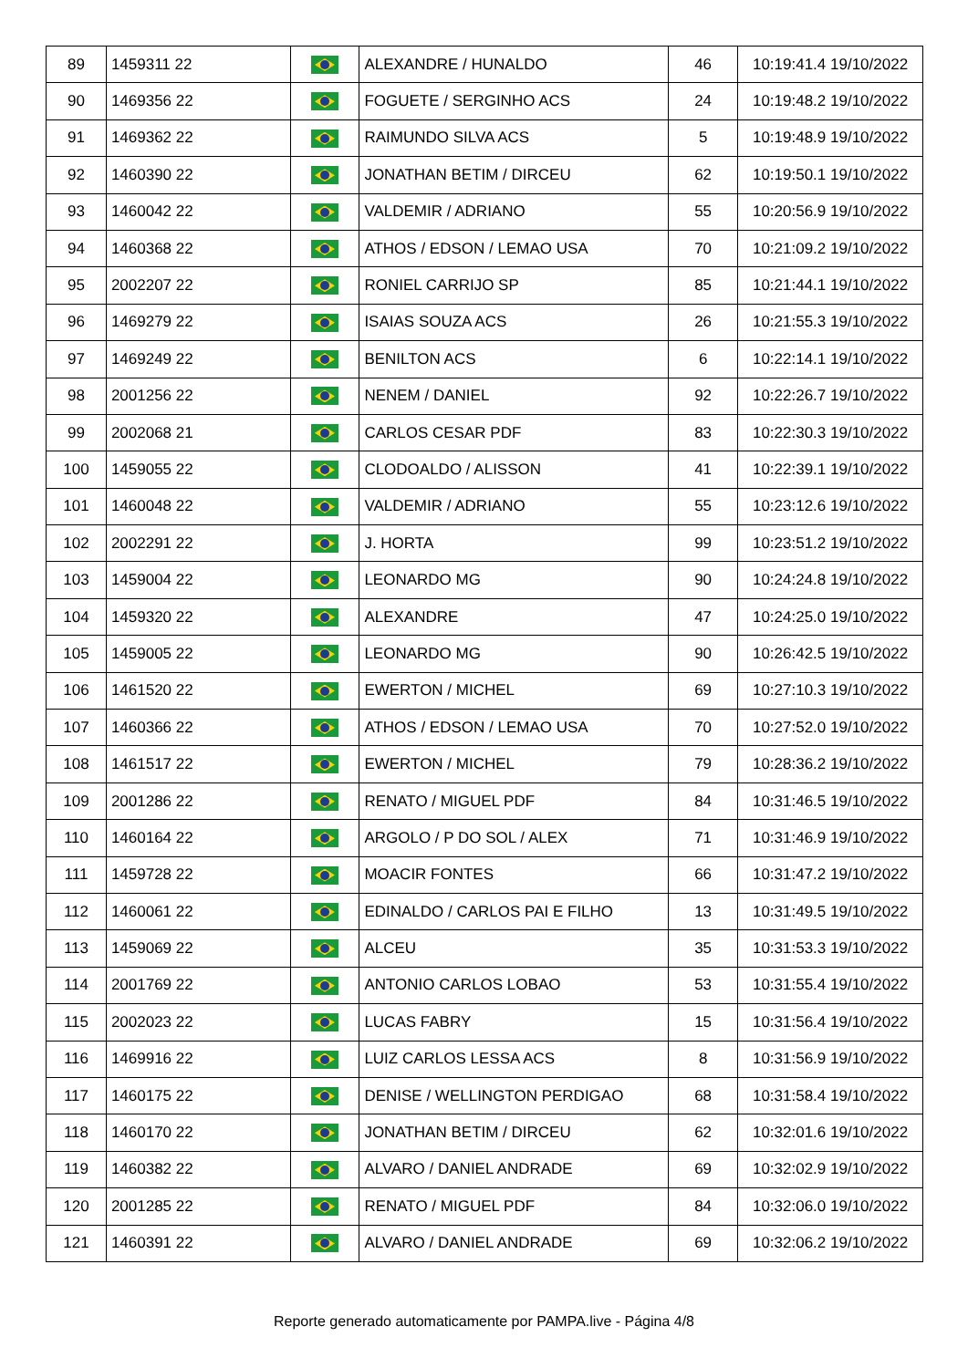| 89 | 1459311 22 | | ALEXANDRE / HUNALDO | 46 | 10:19:41.4 19/10/2022 |
| 90 | 1469356 22 | | FOGUETE / SERGINHO ACS | 24 | 10:19:48.2 19/10/2022 |
| 91 | 1469362 22 | | RAIMUNDO SILVA ACS | 5 | 10:19:48.9 19/10/2022 |
| 92 | 1460390 22 | | JONATHAN BETIM / DIRCEU | 62 | 10:19:50.1 19/10/2022 |
| 93 | 1460042 22 | | VALDEMIR / ADRIANO | 55 | 10:20:56.9 19/10/2022 |
| 94 | 1460368 22 | | ATHOS / EDSON / LEMAO USA | 70 | 10:21:09.2 19/10/2022 |
| 95 | 2002207 22 | | RONIEL CARRIJO SP | 85 | 10:21:44.1 19/10/2022 |
| 96 | 1469279 22 | | ISAIAS SOUZA ACS | 26 | 10:21:55.3 19/10/2022 |
| 97 | 1469249 22 | | BENILTON ACS | 6 | 10:22:14.1 19/10/2022 |
| 98 | 2001256 22 | | NENEM / DANIEL | 92 | 10:22:26.7 19/10/2022 |
| 99 | 2002068 21 | | CARLOS CESAR PDF | 83 | 10:22:30.3 19/10/2022 |
| 100 | 1459055 22 | | CLODOALDO / ALISSON | 41 | 10:22:39.1 19/10/2022 |
| 101 | 1460048 22 | | VALDEMIR / ADRIANO | 55 | 10:23:12.6 19/10/2022 |
| 102 | 2002291 22 | | J. HORTA | 99 | 10:23:51.2 19/10/2022 |
| 103 | 1459004 22 | | LEONARDO MG | 90 | 10:24:24.8 19/10/2022 |
| 104 | 1459320 22 | | ALEXANDRE | 47 | 10:24:25.0 19/10/2022 |
| 105 | 1459005 22 | | LEONARDO MG | 90 | 10:26:42.5 19/10/2022 |
| 106 | 1461520 22 | | EWERTON / MICHEL | 69 | 10:27:10.3 19/10/2022 |
| 107 | 1460366 22 | | ATHOS / EDSON / LEMAO USA | 70 | 10:27:52.0 19/10/2022 |
| 108 | 1461517 22 | | EWERTON / MICHEL | 79 | 10:28:36.2 19/10/2022 |
| 109 | 2001286 22 | | RENATO / MIGUEL PDF | 84 | 10:31:46.5 19/10/2022 |
| 110 | 1460164 22 | | ARGOLO / P DO SOL / ALEX | 71 | 10:31:46.9 19/10/2022 |
| 111 | 1459728 22 | | MOACIR FONTES | 66 | 10:31:47.2 19/10/2022 |
| 112 | 1460061 22 | | EDINALDO / CARLOS PAI E FILHO | 13 | 10:31:49.5 19/10/2022 |
| 113 | 1459069 22 | | ALCEU | 35 | 10:31:53.3 19/10/2022 |
| 114 | 2001769 22 | | ANTONIO CARLOS LOBAO | 53 | 10:31:55.4 19/10/2022 |
| 115 | 2002023 22 | | LUCAS FABRY | 15 | 10:31:56.4 19/10/2022 |
| 116 | 1469916 22 | | LUIZ CARLOS LESSA ACS | 8 | 10:31:56.9 19/10/2022 |
| 117 | 1460175 22 | | DENISE / WELLINGTON PERDIGAO | 68 | 10:31:58.4 19/10/2022 |
| 118 | 1460170 22 | | JONATHAN BETIM / DIRCEU | 62 | 10:32:01.6 19/10/2022 |
| 119 | 1460382 22 | | ALVARO / DANIEL ANDRADE | 69 | 10:32:02.9 19/10/2022 |
| 120 | 2001285 22 | | RENATO / MIGUEL PDF | 84 | 10:32:06.0 19/10/2022 |
| 121 | 1460391 22 | | ALVARO / DANIEL ANDRADE | 69 | 10:32:06.2 19/10/2022 |
Reporte generado automaticamente por PAMPA.live - Página 4/8